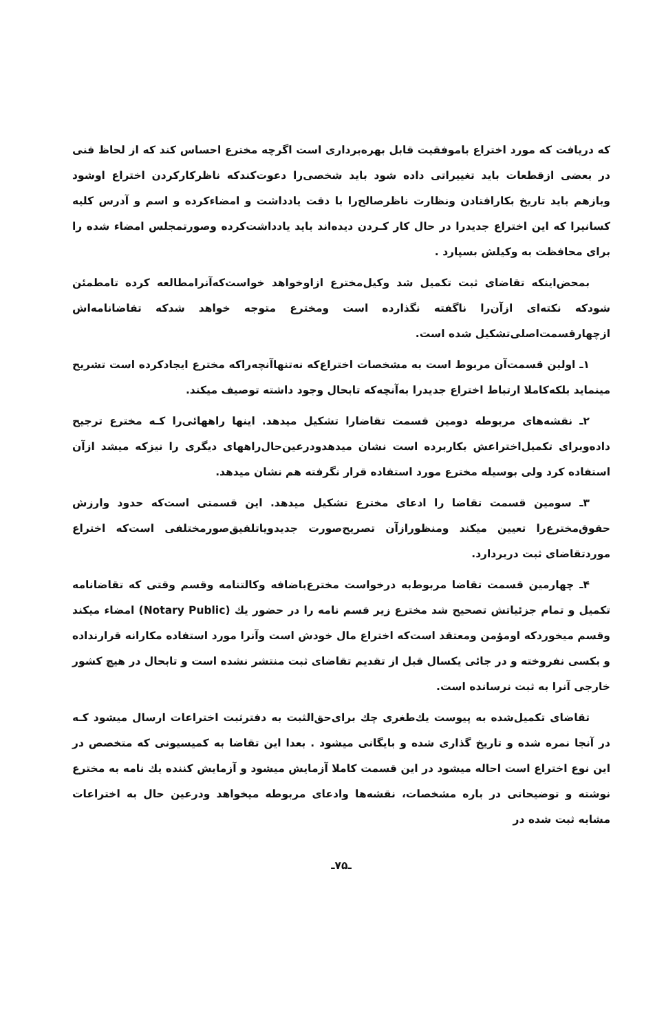که دریافت که مورد اختراع باموفقیت قابل بهره‌برداری است اگرچه مخترع احساس کند که از لحاظ فنی در بعضی ازقطعات باید تغییراتی داده شود باید شخصی‌را دعوت‌کندکه ناظرکارکردن اختراع اوشود وبازهم باید تاریخ بکارافتادن ونظارت ناظرصالح‌را با دقت یادداشت و امضاءکرده و اسم و آدرس کلیه کسانیرا که این اختراع جدیدرا در حال کار کـردن دیده‌اند باید یادداشت‌کرده وصورتمجلس امضاء شده را برای محافظت به وکیلش بسپارد .
بمحض‌اینکه تقاضای ثبت تکمیل شد وکیل‌مخترع ازاوخواهد خواست‌که‌آنرامطالعه کرده تامطمئن شودکه نکته‌ای ازآن‌را ناگفته نگذارده است ومخترع متوجه خواهد شدکه تقاضانامه‌اش ازچهارقسمت‌اصلی‌تشکیل شده است.
۱ـ اولین قسمت‌آن مربوط است به مشخصات اختراع‌که نه‌تنهاآنچه‌راکه مخترع ایجادکرده است تشریح مینماید بلکه‌کاملا ارتباط اختراع جدیدرا به‌آنچه‌که تابحال وجود داشته توصیف میکند.
۲ـ نقشه‌های مربوطه دومین قسمت تقاضارا تشکیل میدهد. اینها راههائی‌را کـه مخترع ترجیح داده‌وبرای تکمیل‌اختراعش بکاربرده است نشان میدهدودرعین‌حال‌راههای دیگری را نیزکه میشد ازآن استفاده کرد ولی بوسیله مخترع مورد استفاده قرار نگرفته هم نشان میدهد.
۳ـ سومین قسمت تقاضا را ادعای مخترع تشکیل میدهد. این قسمتی است‌که حدود وارزش حقوق‌مخترع‌را تعیین میکند ومنظورازآن تصریح‌صورت جدیدویاتلفیق‌صورمختلفی است‌که اختراع موردتقاضای ثبت دربردارد.
۴ـ چهارمین قسمت تقاضا مربوط‌به درخواست مخترع‌باضافه وکالتنامه وقسم وقتی که تقاضانامه تکمیل و تمام جزئیاتش تصحیح شد مخترع زیر قسم نامه را در حضور یك (Notary Public) امضاء میکند وقسم میخوردکه اومؤمن ومعتقد است‌که اختراع مال خودش است وآنرا مورد استفاده مکارانه قرارنداده و بکسی نفروخته و در جائی یکسال قبل از تقدیم تقاضای ثبت منتشر نشده است و تابحال در هیچ کشور خارجی آنرا به ثبت نرسانده است.
تقاضای تکمیل‌شده به پیوست یك‌طغری چك برای‌حق‌الثبت به دفترثبت اختراعات ارسال میشود کـه در آنجا نمره شده و تاریخ گذاری شده و بایگانی میشود . بعدا این تقاضا به کمیسیونی که متخصص در این نوع اختراع است احاله میشود در این قسمت کاملا آزمایش میشود و آزمایش کننده یك نامه به مخترع نوشته و توضیحاتی در باره مشخصات، نقشه‌ها وادعای مربوطه میخواهد ودرعین حال به اختراعات مشابه ثبت شده در
ـ۷۵ـ